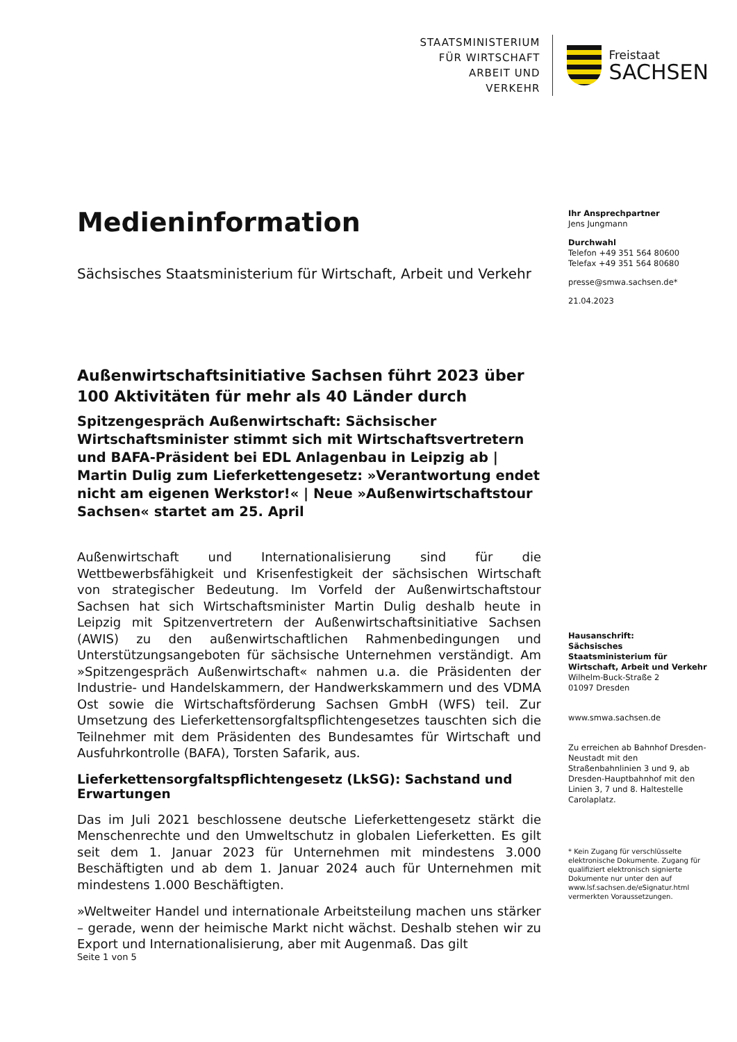STAATSMINISTERIUM
FÜR WIRTSCHAFT
ARBEIT UND VERKEHR
Freistaat
SACHSEN
Medieninformation
Sächsisches Staatsministerium für Wirtschaft, Arbeit und Verkehr
Außenwirtschaftsinitiative Sachsen führt 2023 über 100 Aktivitäten für mehr als 40 Länder durch
Spitzengespräch Außenwirtschaft: Sächsischer Wirtschaftsminister stimmt sich mit Wirtschaftsvertretern und BAFA-Präsident bei EDL Anlagenbau in Leipzig ab | Martin Dulig zum Lieferkettengesetz: »Verantwortung endet nicht am eigenen Werkstor!« | Neue »Außenwirtschaftstour Sachsen« startet am 25. April
Außenwirtschaft und Internationalisierung sind für die Wettbewerbsfähigkeit und Krisenfestigkeit der sächsischen Wirtschaft von strategischer Bedeutung. Im Vorfeld der Außenwirtschaftstour Sachsen hat sich Wirtschaftsminister Martin Dulig deshalb heute in Leipzig mit Spitzenvertretern der Außenwirtschaftsinitiative Sachsen (AWIS) zu den außenwirtschaftlichen Rahmenbedingungen und Unterstützungsangeboten für sächsische Unternehmen verständigt. Am »Spitzengespräch Außenwirtschaft« nahmen u.a. die Präsidenten der Industrie- und Handelskammern, der Handwerkskammern und des VDMA Ost sowie die Wirtschaftsförderung Sachsen GmbH (WFS) teil. Zur Umsetzung des Lieferkettensorgfaltspflichtengesetzes tauschten sich die Teilnehmer mit dem Präsidenten des Bundesamtes für Wirtschaft und Ausfuhrkontrolle (BAFA), Torsten Safarik, aus.
Lieferkettensorgfaltspflichtengesetz (LkSG): Sachstand und Erwartungen
Das im Juli 2021 beschlossene deutsche Lieferkettengesetz stärkt die Menschenrechte und den Umweltschutz in globalen Lieferketten. Es gilt seit dem 1. Januar 2023 für Unternehmen mit mindestens 3.000 Beschäftigten und ab dem 1. Januar 2024 auch für Unternehmen mit mindestens 1.000 Beschäftigten.
»Weltweiter Handel und internationale Arbeitsteilung machen uns stärker – gerade, wenn der heimische Markt nicht wächst. Deshalb stehen wir zu Export und Internationalisierung, aber mit Augenmaß. Das gilt
Ihr Ansprechpartner
Jens Jungmann
Durchwahl
Telefon +49 351 564 80600
Telefax +49 351 564 80680
presse@smwa.sachsen.de*
21.04.2023
Hausanschrift:
Sächsisches Staatsministerium für Wirtschaft, Arbeit und Verkehr
Wilhelm-Buck-Straße 2
01097 Dresden
www.smwa.sachsen.de
Zu erreichen ab Bahnhof Dresden-Neustadt mit den Straßenbahnlinien 3 und 9, ab Dresden-Hauptbahnhof mit den Linien 3, 7 und 8. Haltestelle Carolaplatz.
* Kein Zugang für verschlüsselte elektronische Dokumente. Zugang für qualifiziert elektronisch signierte Dokumente nur unter den auf www.lsf.sachsen.de/eSignatur.html vermerkten Voraussetzungen.
Seite 1 von 5